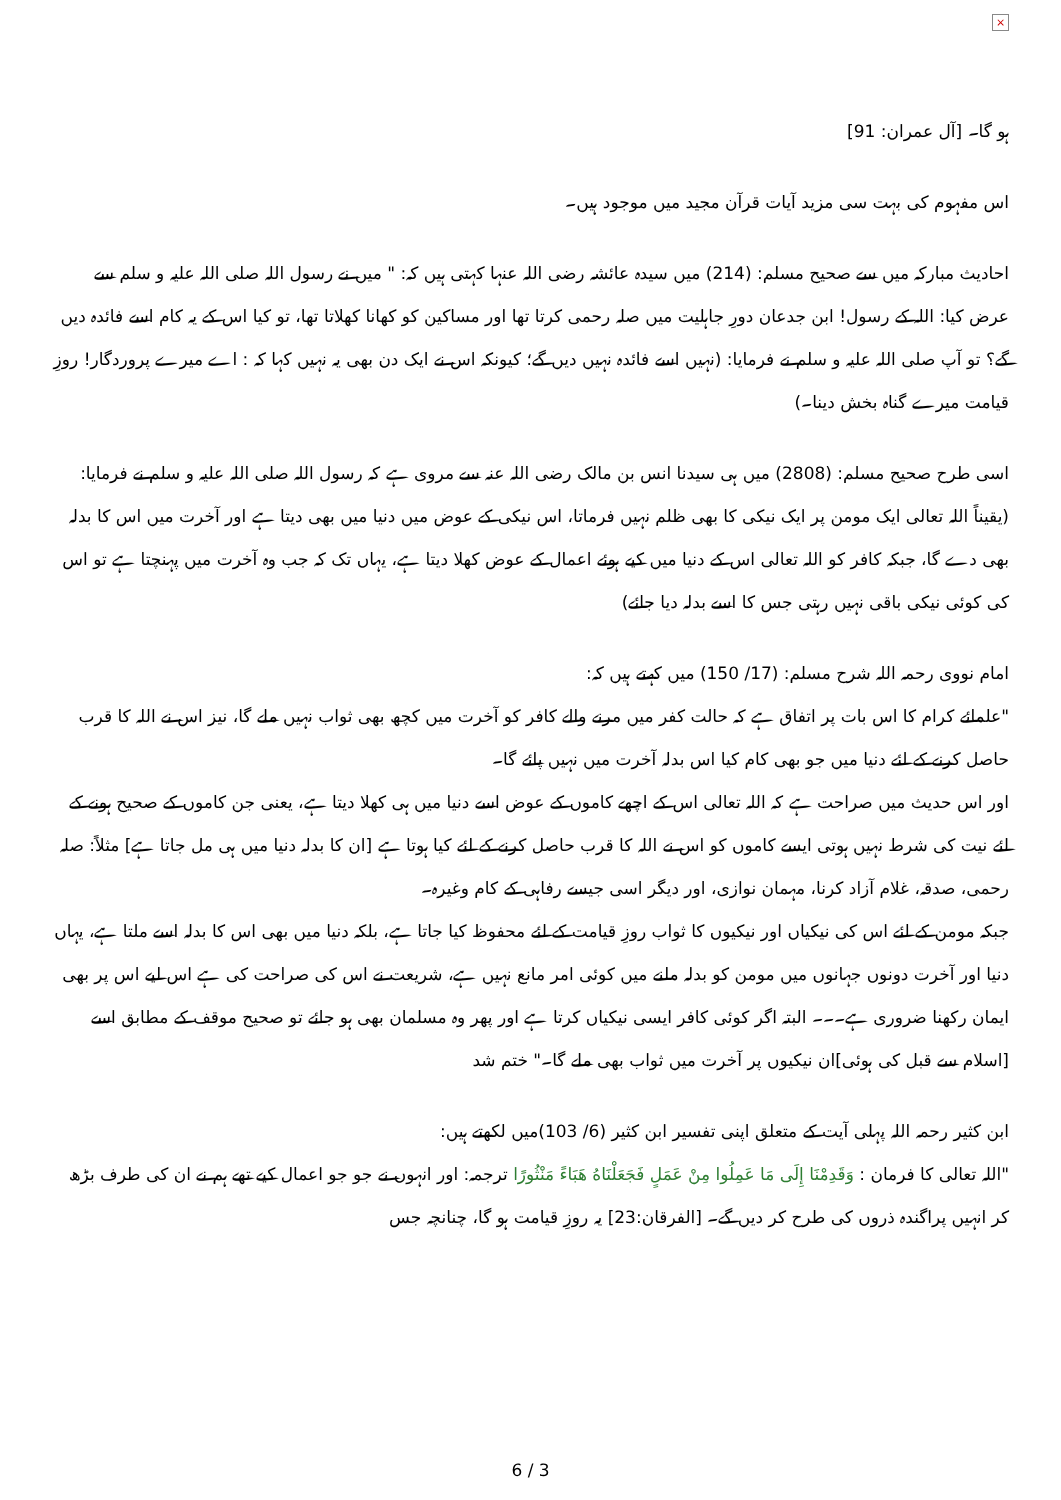×
ہو گا۔ [آل عمران: 91]
اس مفہوم کی بہت سی مزید آیات قرآن مجید میں موجود ہیں۔
احادیث مبارکہ میں سے صحیح مسلم: (214) میں سیدہ عائشہ رضی اللہ عنہا کہتی ہیں کہ: " میں نے رسول اللہ صلی اللہ علیہ و سلم سے عرض کیا: اللہ کے رسول! ابن جدعان دورِ جاہلیت میں صلہ رحمی کرتا تھا اور مساکین کو کھانا کھلاتا تھا، تو کیا اس کے یہ کام اسے فائدہ دیں گے؟ تو آپ صلی اللہ علیہ و سلم نے فرمایا: (نہیں اسے فائدہ نہیں دیں گے؛ کیونکہ اس نے ایک دن بھی یہ نہیں کہا کہ : اے میرے پروردگار! روزِ قیامت میرے گناہ بخش دینا۔)
اسی طرح صحیح مسلم: (2808) میں ہی سیدنا انس بن مالک رضی اللہ عنہ سے مروی ہے کہ رسول اللہ صلی اللہ علیہ و سلم نے فرمایا: (یقیناً اللہ تعالی ایک مومن پر ایک نیکی کا بھی ظلم نہیں فرماتا، اس نیکی کے عوض میں دنیا میں بھی دیتا ہے اور آخرت میں اس کا بدلہ بھی دے گا، جبکہ کافر کو اللہ تعالی اس کے دنیا میں کیے ہوئے اعمال کے عوض کھلا دیتا ہے، یہاں تک کہ جب وہ آخرت میں پہنچتا ہے تو اس کی کوئی نیکی باقی نہیں رہتی جس کا اسے بدلہ دیا جائے)
امام نووی رحمہ اللہ شرح مسلم: (17/ 150) میں کہتے ہیں کہ:
"علمائے کرام کا اس بات پر اتفاق ہے کہ حالت کفر میں مرنے والے کافر کو آخرت میں کچھ بھی ثواب نہیں ملے گا، نیز اس نے اللہ کا قرب حاصل کرنے کے لئے دنیا میں جو بھی کام کیا اس بدلہ آخرت میں نہیں پائے گا۔
اور اس حدیث میں صراحت ہے کہ اللہ تعالی اس کے اچھے کاموں کے عوض اسے دنیا میں ہی کھلا دیتا ہے، یعنی جن کاموں کے صحیح ہونے کے لئے نیت کی شرط نہیں ہوتی ایسے کاموں کو اس نے اللہ کا قرب حاصل کرنے کے لئے کیا ہوتا ہے [ان کا بدلہ دنیا میں ہی مل جاتا ہے] مثلاً: صلہ رحمی، صدقہ، غلام آزاد کرنا، مہمان نوازی، اور دیگر اسی جیسے رفاہی کے کام وغیرہ۔
جبکہ مومن کے لئے اس کی نیکیاں اور نیکیوں کا ثواب روزِ قیامت کے لئے محفوظ کیا جاتا ہے، بلکہ دنیا میں بھی اس کا بدلہ اسے ملتا ہے، یہاں دنیا اور آخرت دونوں جہانوں میں مومن کو بدلہ ملنے میں کوئی امر مانع نہیں ہے، شریعت نے اس کی صراحت کی ہے اس لیے اس پر بھی ایمان رکھنا ضروری ہے۔۔۔ البتہ اگر کوئی کافر ایسی نیکیاں کرتا ہے اور پھر وہ مسلمان بھی ہو جائے تو صحیح موقف کے مطابق اسے [اسلام سے قبل کی ہوئی]ان نیکیوں پر آخرت میں ثواب بھی ملے گا۔" ختم شد
ابن کثیر رحمہ اللہ پہلی آیت کے متعلق اپنی تفسیر ابن کثیر (6/ 103)میں لکھتے ہیں:
"اللہ تعالی کا فرمان : وَقَدِمْنَا إِلَى مَا عَمِلُوا مِنْ عَمَلٍ فَجَعَلْنَاهُ هَبَاءً مَنْثُورًا ترجمہ: اور انہوں نے جو جو اعمال کیے تھے ہم نے ان کی طرف بڑھ کر انہیں پراگندہ ذروں کی طرح کر دیں گے۔ [الفرقان:23] یہ روزِ قیامت ہو گا، چنانچہ جس
6 / 3